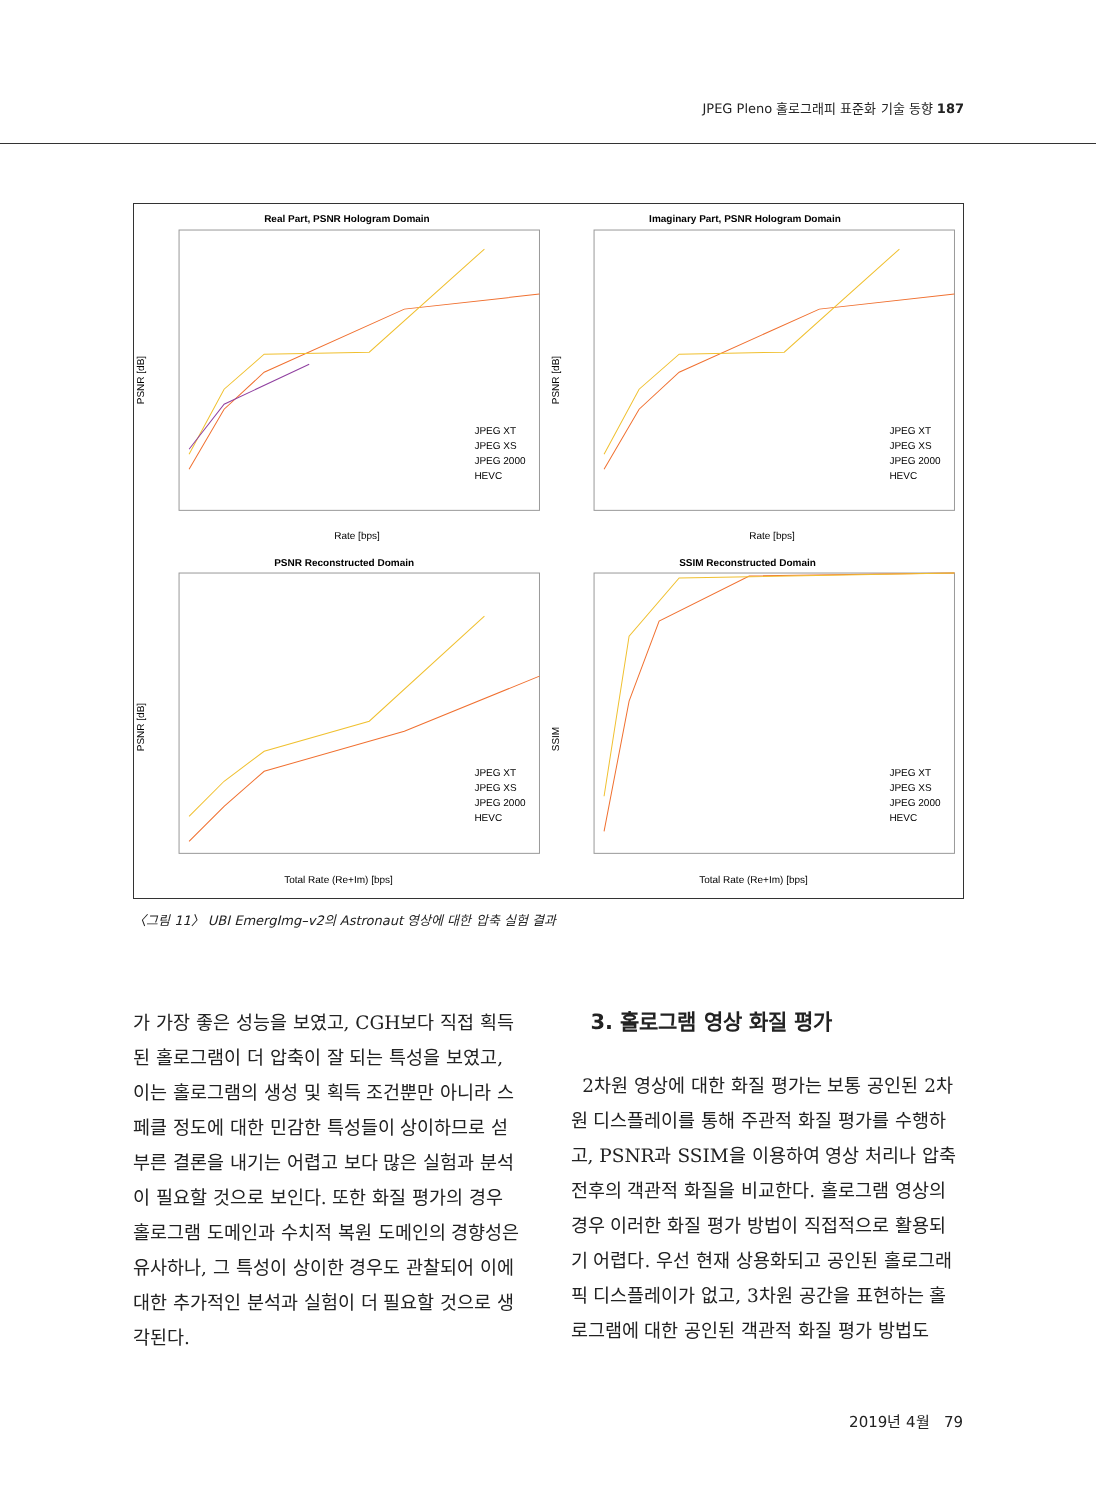JPEG Pleno 홀로그래피 표준화 기술 동향 187
Real Part, PSNR Hologram Domain
PSNR [dB]
Rate [bps]
JPEG XT
JPEG XS
JPEG 2000
HEVC
Imaginary Part, PSNR Hologram Domain
PSNR [dB]
Rate [bps]
JPEG XT
JPEG XS
JPEG 2000
HEVC
PSNR Reconstructed Domain
PSNR [dB]
Total Rate (Re+Im) [bps]
JPEG XT
JPEG XS
JPEG 2000
HEVC
SSIM Reconstructed Domain
SSIM
Total Rate (Re+Im) [bps]
JPEG XT
JPEG XS
JPEG 2000
HEVC
〈그림 11〉 UBI EmergImg–v2의 Astronaut 영상에 대한 압축 실험 결과
가 가장 좋은 성능을 보였고, CGH보다 직접 획득된 홀로그램이 더 압축이 잘 되는 특성을 보였고, 이는 홀로그램의 생성 및 획득 조건뿐만 아니라 스페클 정도에 대한 민감한 특성들이 상이하므로 섣부른 결론을 내기는 어렵고 보다 많은 실험과 분석이 필요할 것으로 보인다. 또한 화질 평가의 경우 홀로그램 도메인과 수치적 복원 도메인의 경향성은 유사하나, 그 특성이 상이한 경우도 관찰되어 이에 대한 추가적인 분석과 실험이 더 필요할 것으로 생각된다.
3. 홀로그램 영상 화질 평가
2차원 영상에 대한 화질 평가는 보통 공인된 2차원 디스플레이를 통해 주관적 화질 평가를 수행하고, PSNR과 SSIM을 이용하여 영상 처리나 압축 전후의 객관적 화질을 비교한다. 홀로그램 영상의 경우 이러한 화질 평가 방법이 직접적으로 활용되기 어렵다. 우선 현재 상용화되고 공인된 홀로그래픽 디스플레이가 없고, 3차원 공간을 표현하는 홀로그램에 대한 공인된 객관적 화질 평가 방법도
2019년 4월 79